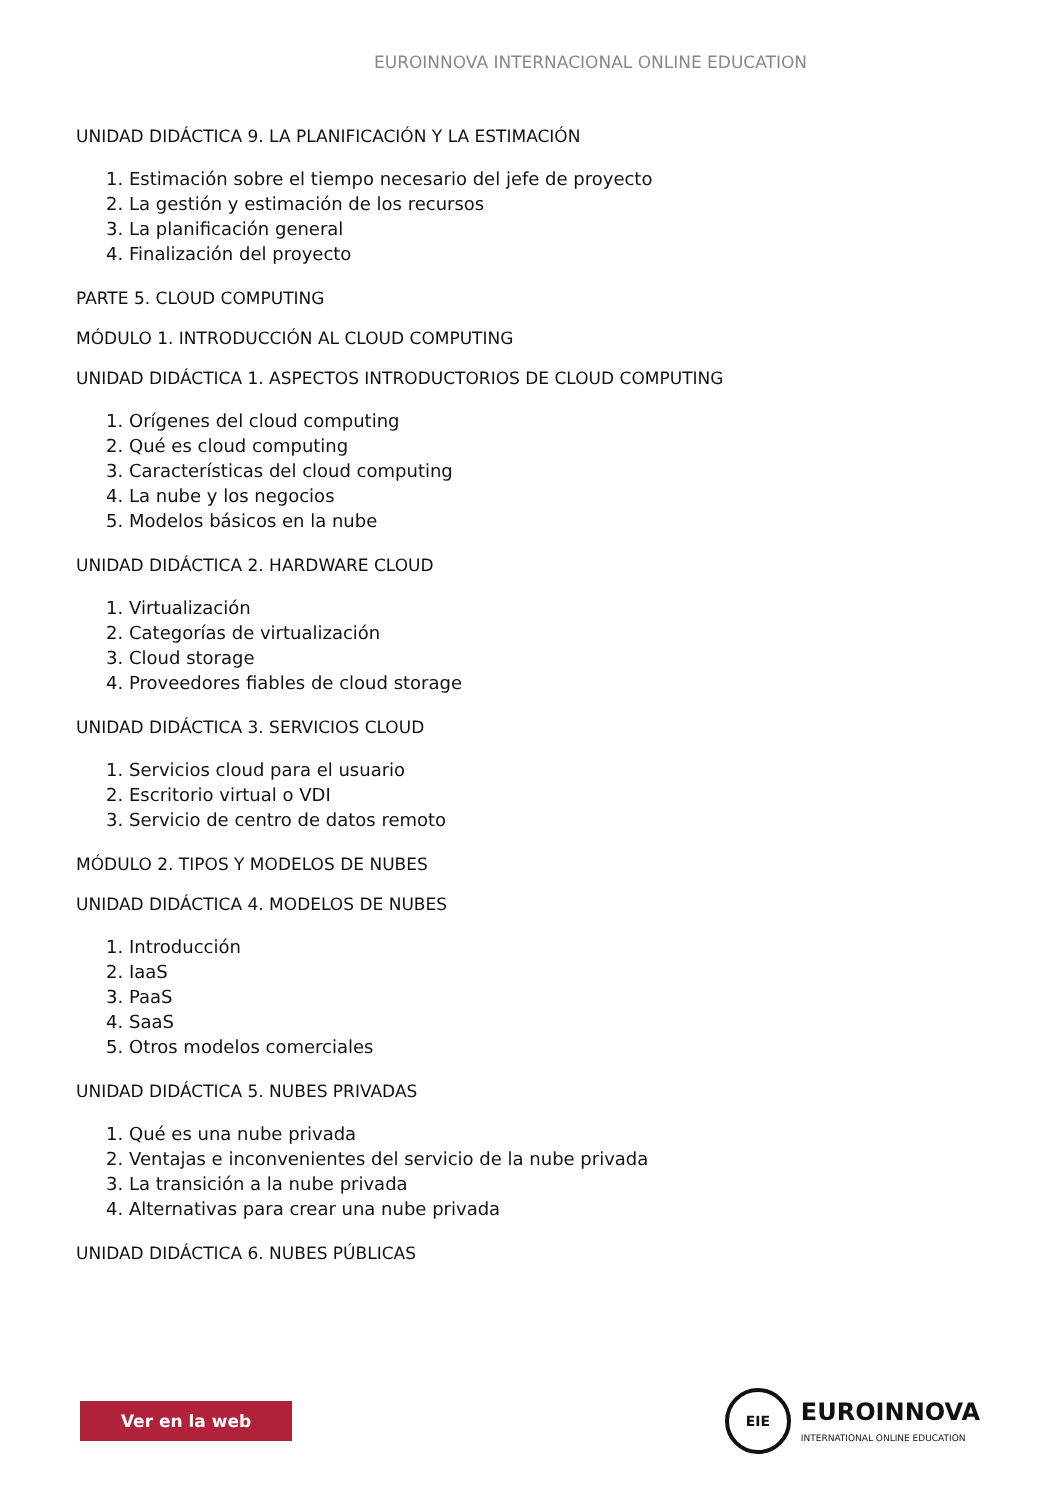EUROINNOVA INTERNACIONAL ONLINE EDUCATION
UNIDAD DIDÁCTICA 9. LA PLANIFICACIÓN Y LA ESTIMACIÓN
1. Estimación sobre el tiempo necesario del jefe de proyecto
2. La gestión y estimación de los recursos
3. La planificación general
4. Finalización del proyecto
PARTE 5. CLOUD COMPUTING
MÓDULO 1. INTRODUCCIÓN AL CLOUD COMPUTING
UNIDAD DIDÁCTICA 1. ASPECTOS INTRODUCTORIOS DE CLOUD COMPUTING
1. Orígenes del cloud computing
2. Qué es cloud computing
3. Características del cloud computing
4. La nube y los negocios
5. Modelos básicos en la nube
UNIDAD DIDÁCTICA 2. HARDWARE CLOUD
1. Virtualización
2. Categorías de virtualización
3. Cloud storage
4. Proveedores fiables de cloud storage
UNIDAD DIDÁCTICA 3. SERVICIOS CLOUD
1. Servicios cloud para el usuario
2. Escritorio virtual o VDI
3. Servicio de centro de datos remoto
MÓDULO 2. TIPOS Y MODELOS DE NUBES
UNIDAD DIDÁCTICA 4. MODELOS DE NUBES
1. Introducción
2. IaaS
3. PaaS
4. SaaS
5. Otros modelos comerciales
UNIDAD DIDÁCTICA 5. NUBES PRIVADAS
1. Qué es una nube privada
2. Ventajas e inconvenientes del servicio de la nube privada
3. La transición a la nube privada
4. Alternativas para crear una nube privada
UNIDAD DIDÁCTICA 6. NUBES PÚBLICAS
Ver en la web
EIE
EUROINNOVA
INTERNATIONAL ONLINE EDUCATION